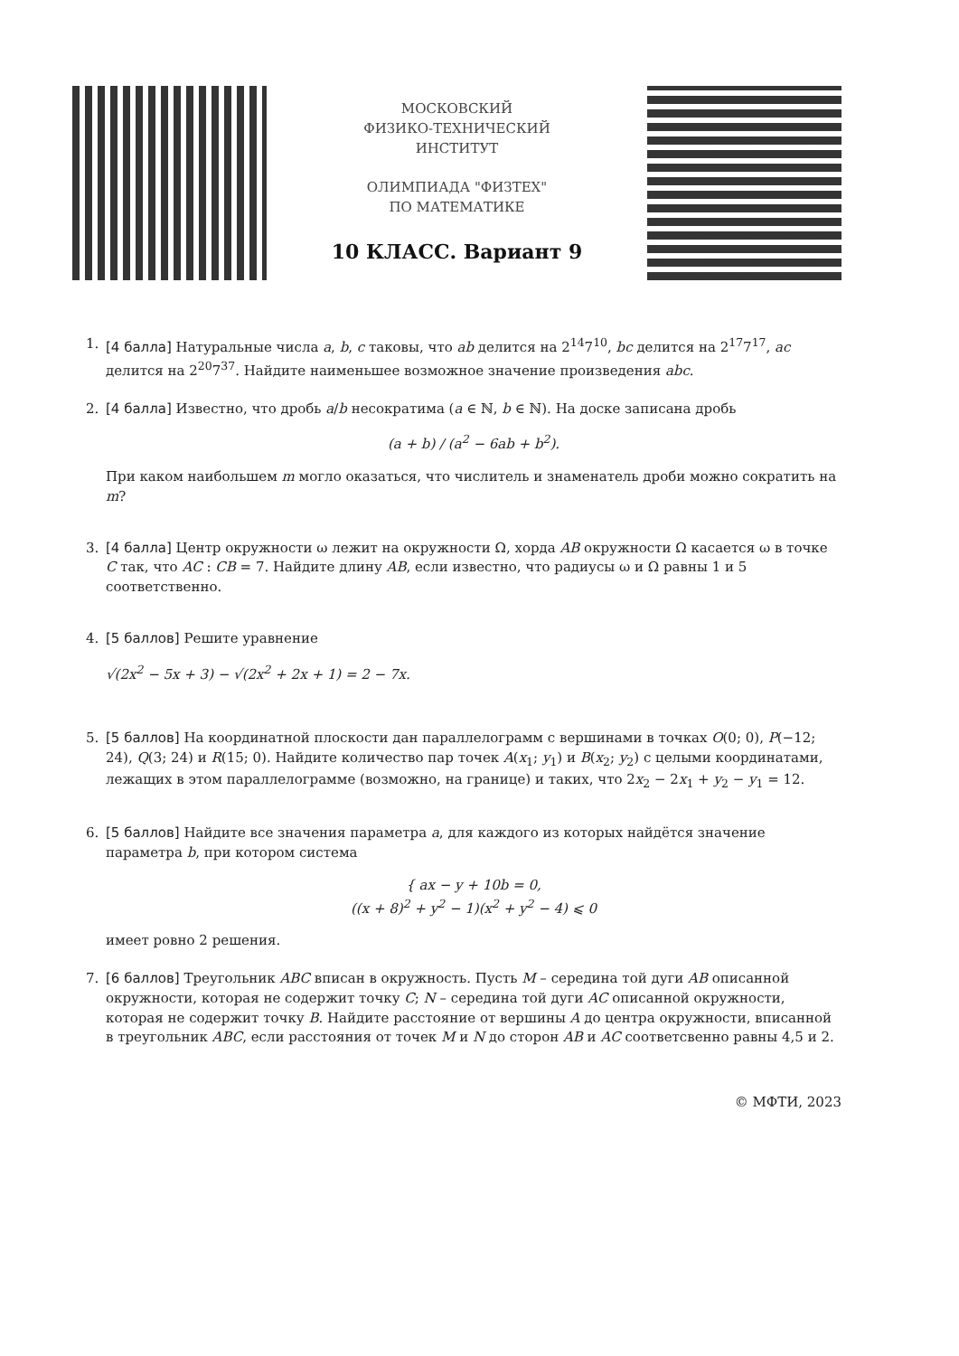МОСКОВСКИЙ
ФИЗИКО-ТЕХНИЧЕСКИЙ
ИНСТИТУТ
ОЛИМПИАДА "ФИЗТЕХ"
ПО МАТЕМАТИКЕ
10 КЛАСС. Вариант 9
1. [4 балла] Натуральные числа a, b, c таковы, что ab делится на 2<sup>14</sup>7<sup>10</sup>, bc делится на 2<sup>17</sup>7<sup>17</sup>, ac делится на 2<sup>20</sup>7<sup>37</sup>. Найдите наименьшее возможное значение произведения abc.
2. [4 балла] Известно, что дробь a/b несократима (a ∈ ℕ, b ∈ ℕ). На доске записана дробь
(a + b) / (a<sup>2</sup> − 6ab + b<sup>2</sup>).
При каком наибольшем m могло оказаться, что числитель и знаменатель дроби можно сократить на m?
3. [4 балла] Центр окружности ω лежит на окружности Ω, хорда AB окружности Ω касается ω в точке C так, что AC : CB = 7. Найдите длину AB, если известно, что радиусы ω и Ω равны 1 и 5 соответственно.
4. [5 баллов] Решите уравнение
√(2x<sup>2</sup> − 5x + 3) − √(2x<sup>2</sup> + 2x + 1) = 2 − 7x.
5. [5 баллов] На координатной плоскости дан параллелограмм с вершинами в точках O(0; 0), P(−12; 24), Q(3; 24) и R(15; 0). Найдите количество пар точек A(x<sub>1</sub>; y<sub>1</sub>) и B(x<sub>2</sub>; y<sub>2</sub>) с целыми координатами, лежащих в этом параллелограмме (возможно, на границе) и таких, что 2x<sub>2</sub> − 2x<sub>1</sub> + y<sub>2</sub> − y<sub>1</sub> = 12.
6. [5 баллов] Найдите все значения параметра a, для каждого из которых найдётся значение параметра b, при котором система
{ ax − y + 10b = 0,
((x + 8)<sup>2</sup> + y<sup>2</sup> − 1)(x<sup>2</sup> + y<sup>2</sup> − 4) ⩽ 0
имеет ровно 2 решения.
7. [6 баллов] Треугольник ABC вписан в окружность. Пусть M – середина той дуги AB описанной окружности, которая не содержит точку C; N – середина той дуги AC описанной окружности, которая не содержит точку B. Найдите расстояние от вершины A до центра окружности, вписанной в треугольник ABC, если расстояния от точек M и N до сторон AB и AC соответсвенно равны 4,5 и 2.
© МФТИ, 2023